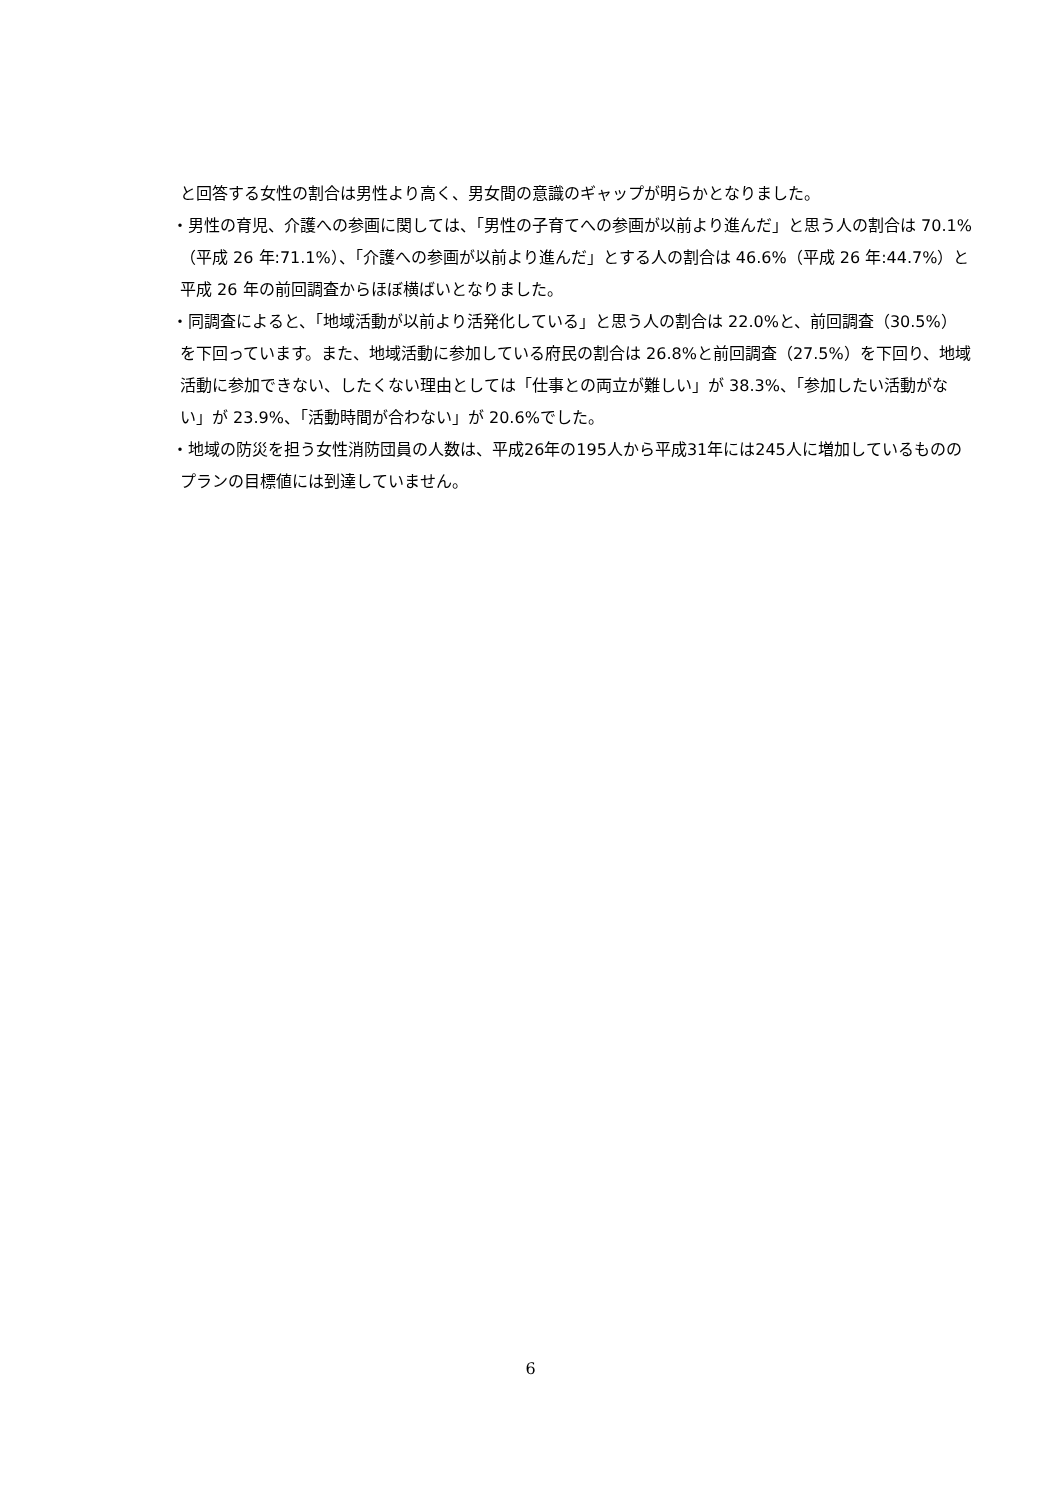と回答する女性の割合は男性より高く、男女間の意識のギャップが明らかとなりました。
・男性の育児、介護への参画に関しては、「男性の子育てへの参画が以前より進んだ」と思う人の割合は 70.1%（平成 26 年:71.1%）、「介護への参画が以前より進んだ」とする人の割合は 46.6%（平成 26 年:44.7%）と平成 26 年の前回調査からほぼ横ばいとなりました。
・同調査によると、「地域活動が以前より活発化している」と思う人の割合は 22.0%と、前回調査（30.5%）を下回っています。また、地域活動に参加している府民の割合は 26.8%と前回調査（27.5%）を下回り、地域活動に参加できない、したくない理由としては「仕事との両立が難しい」が 38.3%、「参加したい活動がない」が 23.9%、「活動時間が合わない」が 20.6%でした。
・地域の防災を担う女性消防団員の人数は、平成26年の195人から平成31年には245人に増加しているもののプランの目標値には到達していません。
6